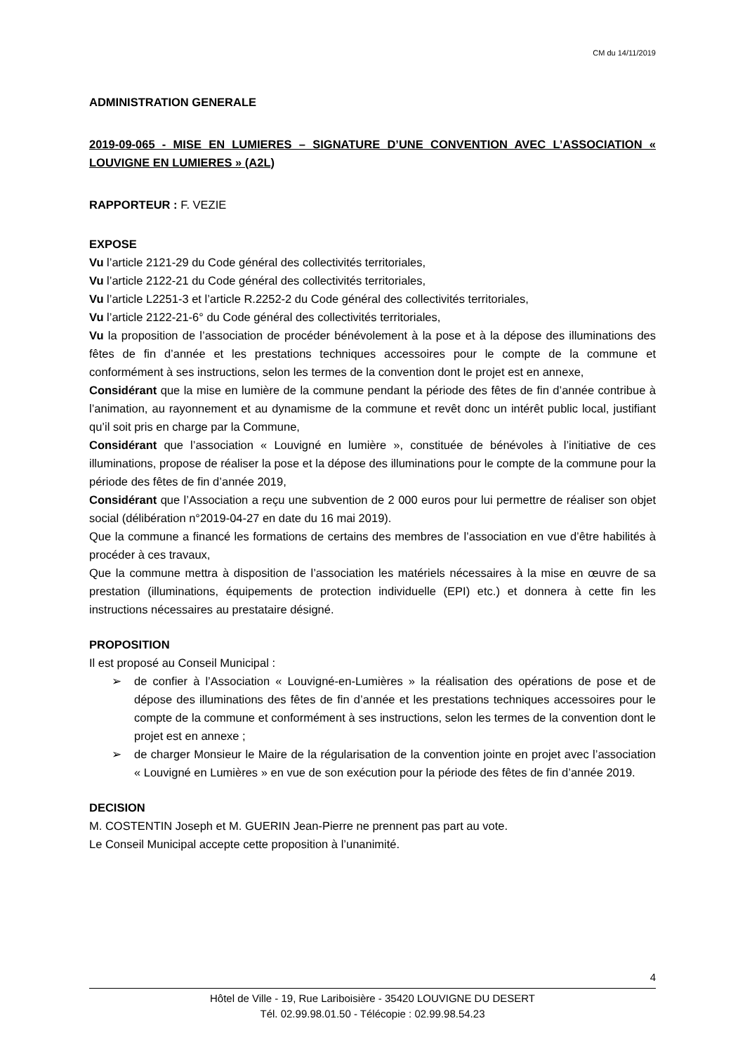CM du 14/11/2019
ADMINISTRATION GENERALE
2019-09-065 - MISE EN LUMIERES – SIGNATURE D’UNE CONVENTION AVEC L’ASSOCIATION « LOUVIGNE EN LUMIERES » (A2L)
RAPPORTEUR : F. VEZIE
EXPOSE
Vu l’article 2121-29 du Code général des collectivités territoriales,
Vu l’article 2122-21 du Code général des collectivités territoriales,
Vu l’article L2251-3 et l’article R.2252-2 du Code général des collectivités territoriales,
Vu l’article 2122-21-6° du Code général des collectivités territoriales,
Vu la proposition de l’association de procéder bénévolement à la pose et à la dépose des illuminations des fêtes de fin d’année et les prestations techniques accessoires pour le compte de la commune et conformément à ses instructions, selon les termes de la convention dont le projet est en annexe,
Considérant que la mise en lumière de la commune pendant la période des fêtes de fin d’année contribue à l’animation, au rayonnement et au dynamisme de la commune et revêt donc un intérêt public local, justifiant qu’il soit pris en charge par la Commune,
Considérant que l’association « Louvigné en lumière », constituée de bénévoles à l’initiative de ces illuminations, propose de réaliser la pose et la dépose des illuminations pour le compte de la commune pour la période des fêtes de fin d’année 2019,
Considérant que l’Association a reçu une subvention de 2 000 euros pour lui permettre de réaliser son objet social (délibération n°2019-04-27 en date du 16 mai 2019).
Que la commune a financé les formations de certains des membres de l’association en vue d’être habilités à procéder à ces travaux,
Que la commune mettra à disposition de l’association les matériels nécessaires à la mise en œuvre de sa prestation (illuminations, équipements de protection individuelle (EPI) etc.) et donnera à cette fin les instructions nécessaires au prestataire désigné.
PROPOSITION
Il est proposé au Conseil Municipal :
➢ de confier à l’Association « Louvigné-en-Lumières » la réalisation des opérations de pose et de dépose des illuminations des fêtes de fin d’année et les prestations techniques accessoires pour le compte de la commune et conformément à ses instructions, selon les termes de la convention dont le projet est en annexe ;
➢ de charger Monsieur le Maire de la régularisation de la convention jointe en projet avec l’association « Louvigné en Lumières » en vue de son exécution pour la période des fêtes de fin d’année 2019.
DECISION
M. COSTENTIN Joseph et M. GUERIN Jean-Pierre ne prennent pas part au vote.
Le Conseil Municipal accepte cette proposition à l’unanimité.
4
Hôtel de Ville - 19, Rue Lariboisière - 35420 LOUVIGNE DU DESERT
Tél. 02.99.98.01.50 - Télécopie : 02.99.98.54.23